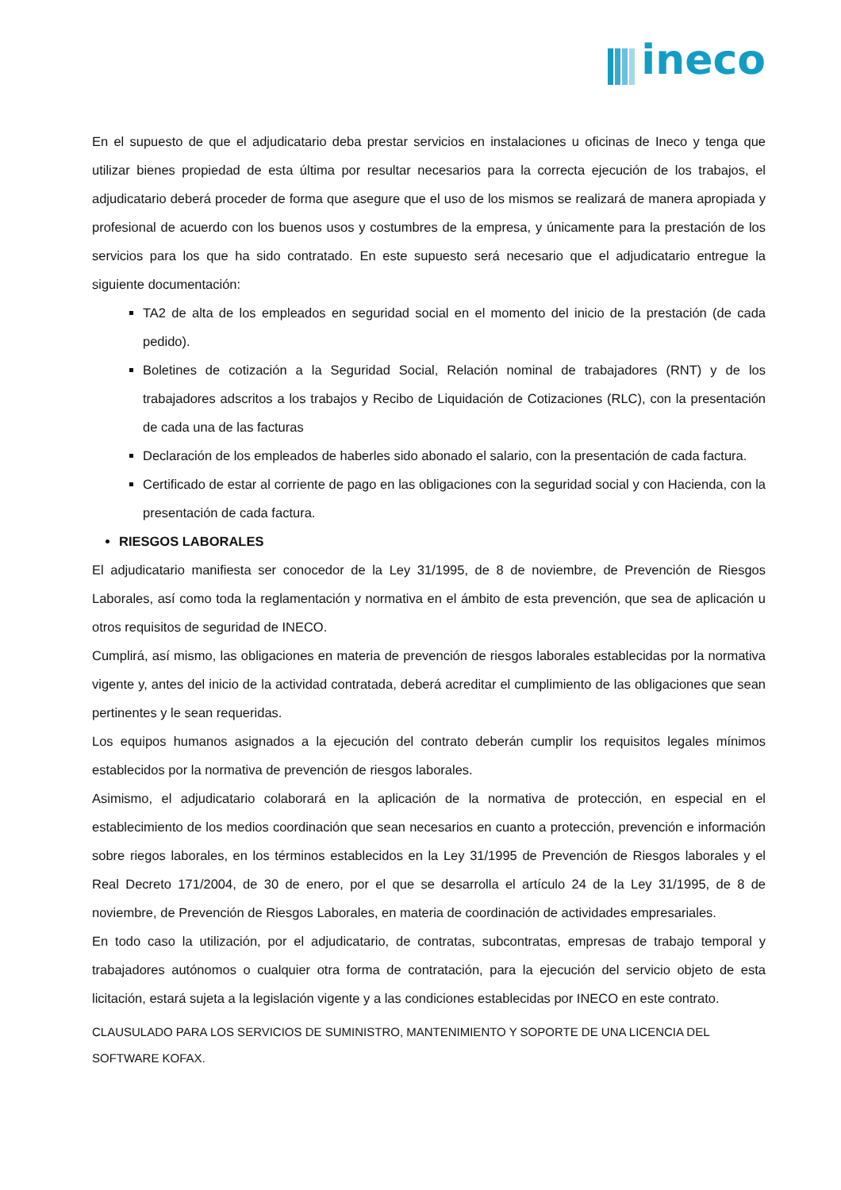ineco
En el supuesto de que el adjudicatario deba prestar servicios en instalaciones u oficinas de Ineco y tenga que utilizar bienes propiedad de esta última por resultar necesarios para la correcta ejecución de los trabajos, el adjudicatario deberá proceder de forma que asegure que el uso de los mismos se realizará de manera apropiada y profesional de acuerdo con los buenos usos y costumbres de la empresa, y únicamente para la prestación de los servicios para los que ha sido contratado. En este supuesto será necesario que el adjudicatario entregue la siguiente documentación:
TA2 de alta de los empleados en seguridad social en el momento del inicio de la prestación (de cada pedido).
Boletines de cotización a la Seguridad Social, Relación nominal de trabajadores (RNT) y de los trabajadores adscritos a los trabajos y Recibo de Liquidación de Cotizaciones (RLC), con la presentación de cada una de las facturas
Declaración de los empleados de haberles sido abonado el salario, con la presentación de cada factura.
Certificado de estar al corriente de pago en las obligaciones con la seguridad social y con Hacienda, con la presentación de cada factura.
RIESGOS LABORALES
El adjudicatario manifiesta ser conocedor de la Ley 31/1995, de 8 de noviembre, de Prevención de Riesgos Laborales, así como toda la reglamentación y normativa en el ámbito de esta prevención, que sea de aplicación u otros requisitos de seguridad de INECO.
Cumplirá, así mismo, las obligaciones en materia de prevención de riesgos laborales establecidas por la normativa vigente y, antes del inicio de la actividad contratada, deberá acreditar el cumplimiento de las obligaciones que sean pertinentes y le sean requeridas.
Los equipos humanos asignados a la ejecución del contrato deberán cumplir los requisitos legales mínimos establecidos por la normativa de prevención de riesgos laborales.
Asimismo, el adjudicatario colaborará en la aplicación de la normativa de protección, en especial en el establecimiento de los medios coordinación que sean necesarios en cuanto a protección, prevención e información sobre riegos laborales, en los términos establecidos en la Ley 31/1995 de Prevención de Riesgos laborales y el Real Decreto 171/2004, de 30 de enero, por el que se desarrolla el artículo 24 de la Ley 31/1995, de 8 de noviembre, de Prevención de Riesgos Laborales, en materia de coordinación de actividades empresariales.
En todo caso la utilización, por el adjudicatario, de contratas, subcontratas, empresas de trabajo temporal y trabajadores autónomos o cualquier otra forma de contratación, para la ejecución del servicio objeto de esta licitación, estará sujeta a la legislación vigente y a las condiciones establecidas por INECO en este contrato.
CLAUSULADO PARA LOS SERVICIOS DE SUMINISTRO, MANTENIMIENTO Y SOPORTE DE UNA LICENCIA DEL SOFTWARE KOFAX.